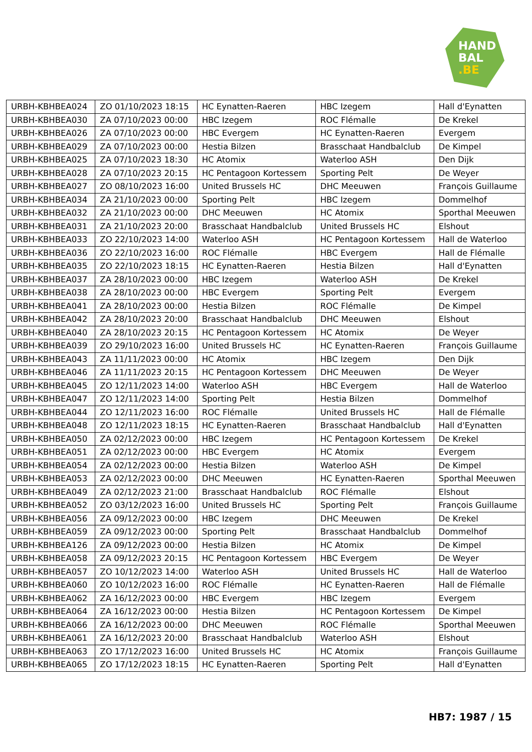HAND
BAL
.BE
| URBH-KBHBEA024 | ZO 01/10/2023 18:15 | HC Eynatten-Raeren | HBC Izegem | Hall d'Eynatten |
| URBH-KBHBEA030 | ZA 07/10/2023 00:00 | HBC Izegem | ROC Flémalle | De Krekel |
| URBH-KBHBEA026 | ZA 07/10/2023 00:00 | HBC Evergem | HC Eynatten-Raeren | Evergem |
| URBH-KBHBEA029 | ZA 07/10/2023 00:00 | Hestia Bilzen | Brasschaat Handbalclub | De Kimpel |
| URBH-KBHBEA025 | ZA 07/10/2023 18:30 | HC Atomix | Waterloo ASH | Den Dijk |
| URBH-KBHBEA028 | ZA 07/10/2023 20:15 | HC Pentagoon Kortessem | Sporting Pelt | De Weyer |
| URBH-KBHBEA027 | ZO 08/10/2023 16:00 | United Brussels HC | DHC Meeuwen | François Guillaume |
| URBH-KBHBEA034 | ZA 21/10/2023 00:00 | Sporting Pelt | HBC Izegem | Dommelhof |
| URBH-KBHBEA032 | ZA 21/10/2023 00:00 | DHC Meeuwen | HC Atomix | Sporthal Meeuwen |
| URBH-KBHBEA031 | ZA 21/10/2023 20:00 | Brasschaat Handbalclub | United Brussels HC | Elshout |
| URBH-KBHBEA033 | ZO 22/10/2023 14:00 | Waterloo ASH | HC Pentagoon Kortessem | Hall de Waterloo |
| URBH-KBHBEA036 | ZO 22/10/2023 16:00 | ROC Flémalle | HBC Evergem | Hall de Flémalle |
| URBH-KBHBEA035 | ZO 22/10/2023 18:15 | HC Eynatten-Raeren | Hestia Bilzen | Hall d'Eynatten |
| URBH-KBHBEA037 | ZA 28/10/2023 00:00 | HBC Izegem | Waterloo ASH | De Krekel |
| URBH-KBHBEA038 | ZA 28/10/2023 00:00 | HBC Evergem | Sporting Pelt | Evergem |
| URBH-KBHBEA041 | ZA 28/10/2023 00:00 | Hestia Bilzen | ROC Flémalle | De Kimpel |
| URBH-KBHBEA042 | ZA 28/10/2023 20:00 | Brasschaat Handbalclub | DHC Meeuwen | Elshout |
| URBH-KBHBEA040 | ZA 28/10/2023 20:15 | HC Pentagoon Kortessem | HC Atomix | De Weyer |
| URBH-KBHBEA039 | ZO 29/10/2023 16:00 | United Brussels HC | HC Eynatten-Raeren | François Guillaume |
| URBH-KBHBEA043 | ZA 11/11/2023 00:00 | HC Atomix | HBC Izegem | Den Dijk |
| URBH-KBHBEA046 | ZA 11/11/2023 20:15 | HC Pentagoon Kortessem | DHC Meeuwen | De Weyer |
| URBH-KBHBEA045 | ZO 12/11/2023 14:00 | Waterloo ASH | HBC Evergem | Hall de Waterloo |
| URBH-KBHBEA047 | ZO 12/11/2023 14:00 | Sporting Pelt | Hestia Bilzen | Dommelhof |
| URBH-KBHBEA044 | ZO 12/11/2023 16:00 | ROC Flémalle | United Brussels HC | Hall de Flémalle |
| URBH-KBHBEA048 | ZO 12/11/2023 18:15 | HC Eynatten-Raeren | Brasschaat Handbalclub | Hall d'Eynatten |
| URBH-KBHBEA050 | ZA 02/12/2023 00:00 | HBC Izegem | HC Pentagoon Kortessem | De Krekel |
| URBH-KBHBEA051 | ZA 02/12/2023 00:00 | HBC Evergem | HC Atomix | Evergem |
| URBH-KBHBEA054 | ZA 02/12/2023 00:00 | Hestia Bilzen | Waterloo ASH | De Kimpel |
| URBH-KBHBEA053 | ZA 02/12/2023 00:00 | DHC Meeuwen | HC Eynatten-Raeren | Sporthal Meeuwen |
| URBH-KBHBEA049 | ZA 02/12/2023 21:00 | Brasschaat Handbalclub | ROC Flémalle | Elshout |
| URBH-KBHBEA052 | ZO 03/12/2023 16:00 | United Brussels HC | Sporting Pelt | François Guillaume |
| URBH-KBHBEA056 | ZA 09/12/2023 00:00 | HBC Izegem | DHC Meeuwen | De Krekel |
| URBH-KBHBEA059 | ZA 09/12/2023 00:00 | Sporting Pelt | Brasschaat Handbalclub | Dommelhof |
| URBH-KBHBEA126 | ZA 09/12/2023 00:00 | Hestia Bilzen | HC Atomix | De Kimpel |
| URBH-KBHBEA058 | ZA 09/12/2023 20:15 | HC Pentagoon Kortessem | HBC Evergem | De Weyer |
| URBH-KBHBEA057 | ZO 10/12/2023 14:00 | Waterloo ASH | United Brussels HC | Hall de Waterloo |
| URBH-KBHBEA060 | ZO 10/12/2023 16:00 | ROC Flémalle | HC Eynatten-Raeren | Hall de Flémalle |
| URBH-KBHBEA062 | ZA 16/12/2023 00:00 | HBC Evergem | HBC Izegem | Evergem |
| URBH-KBHBEA064 | ZA 16/12/2023 00:00 | Hestia Bilzen | HC Pentagoon Kortessem | De Kimpel |
| URBH-KBHBEA066 | ZA 16/12/2023 00:00 | DHC Meeuwen | ROC Flémalle | Sporthal Meeuwen |
| URBH-KBHBEA061 | ZA 16/12/2023 20:00 | Brasschaat Handbalclub | Waterloo ASH | Elshout |
| URBH-KBHBEA063 | ZO 17/12/2023 16:00 | United Brussels HC | HC Atomix | François Guillaume |
| URBH-KBHBEA065 | ZO 17/12/2023 18:15 | HC Eynatten-Raeren | Sporting Pelt | Hall d'Eynatten |
HB7: 1987 / 15